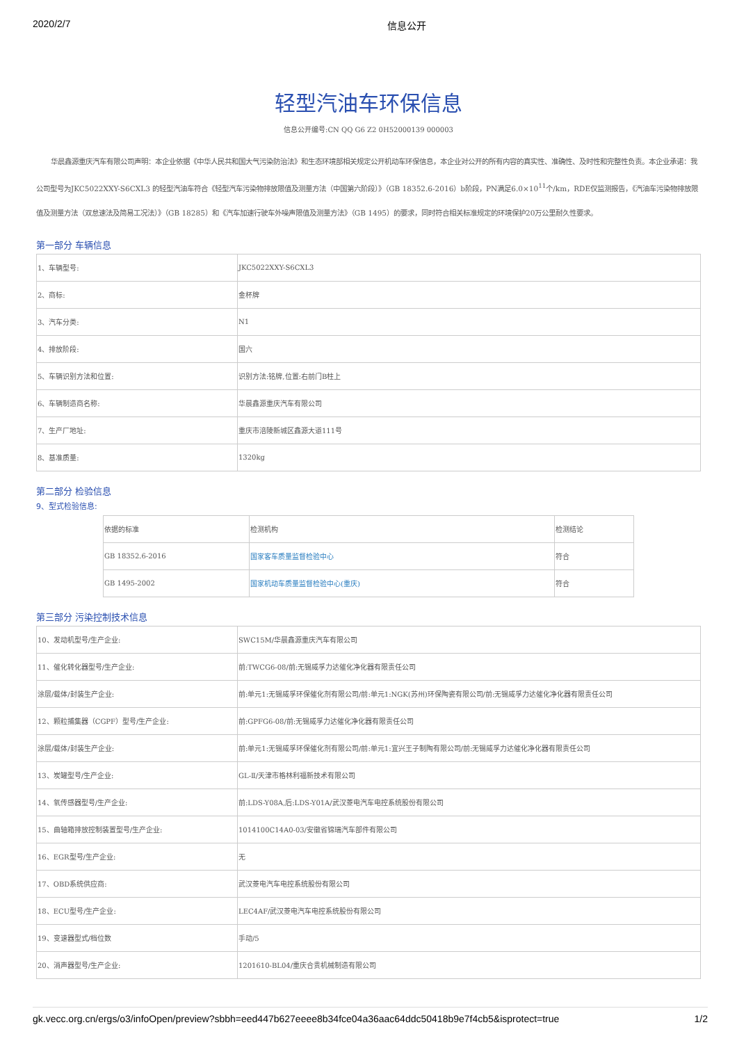2020/2/7 信息公开
轻型汽油车环保信息
信息公开编号:CN QQ G6 Z2 0H52000139 000003
华晨鑫源重庆汽车有限公司声明：本企业依据《中华人民共和国大气污染防治法》和生态环境部相关规定公开机动车环保信息，本企业对公开的所有内容的真实性、准确性、及时性和完整性负责。本企业承诺：我公司型号为JKC5022XXY-S6CXL3 的轻型汽油车符合《轻型汽车污染物排放限值及测量方法（中国第六阶段）》（GB 18352.6-2016）b阶段，PN满足6.0×10<sup>11</sup>个/km，RDE仅监测报告，《汽油车污染物排放限值及测量方法（双怠速法及简易工况法）》（GB 18285）和《汽车加速行驶车外噪声限值及测量方法》（GB 1495）的要求，同时符合相关标准规定的环境保护20万公里耐久性要求。
第一部分 车辆信息
| 1、车辆型号: | JKC5022XXY-S6CXL3 |
| 2、商标: | 金杯牌 |
| 3、汽车分类: | N1 |
| 4、排放阶段: | 国六 |
| 5、车辆识别方法和位置: | 识别方法:铭牌,位置:右前门B柱上 |
| 6、车辆制造商名称: | 华晨鑫源重庆汽车有限公司 |
| 7、生产厂地址: | 重庆市涪陵新城区鑫源大道111号 |
| 8、基准质量: | 1320kg |
第二部分 检验信息
9、型式检验信息:
| 依据的标准 | 检测机构 | 检测结论 |
| GB 18352.6-2016 | 国家客车质量监督检验中心 | 符合 |
| GB 1495-2002 | 国家机动车质量监督检验中心(重庆) | 符合 |
第三部分 污染控制技术信息
| 10、发动机型号/生产企业: | SWC15M/华晨鑫源重庆汽车有限公司 |
| 11、催化转化器型号/生产企业: | 前:TWCG6-08/前:无锡威孚力达催化净化器有限责任公司 |
| 涂层/载体/封装生产企业: | 前:单元1:无锡威孚环保催化剂有限公司/前:单元1:NGK(苏州)环保陶瓷有限公司/前:无锡威孚力达催化净化器有限责任公司 |
| 12、颗粒捕集器（CGPF）型号/生产企业: | 前:GPFG6-08/前:无锡威孚力达催化净化器有限责任公司 |
| 涂层/载体/封装生产企业: | 前:单元1:无锡威孚环保催化剂有限公司/前:单元1:宜兴王子制陶有限公司/前:无锡威孚力达催化净化器有限责任公司 |
| 13、炭罐型号/生产企业: | GL-Ⅱ/天津市格林利福新技术有限公司 |
| 14、氧传感器型号/生产企业: | 前:LDS-Y08A,后:LDS-Y01A/武汉菱电汽车电控系统股份有限公司 |
| 15、曲轴箱排放控制装置型号/生产企业: | 1014100C14A0-03/安徽省锦瑞汽车部件有限公司 |
| 16、EGR型号/生产企业: | 无 |
| 17、OBD系统供应商: | 武汉菱电汽车电控系统股份有限公司 |
| 18、ECU型号/生产企业: | LEC4AF/武汉菱电汽车电控系统股份有限公司 |
| 19、变速器型式/档位数 | 手动/5 |
| 20、消声器型号/生产企业: | 1201610-BL04/重庆合贵机械制造有限公司 |
gk.vecc.org.cn/ergs/o3/infoOpen/preview?sbbh=eed447b627eeee8b34fce04a36aac64ddc50418b9e7f4cb5&isprotect=true 1/2